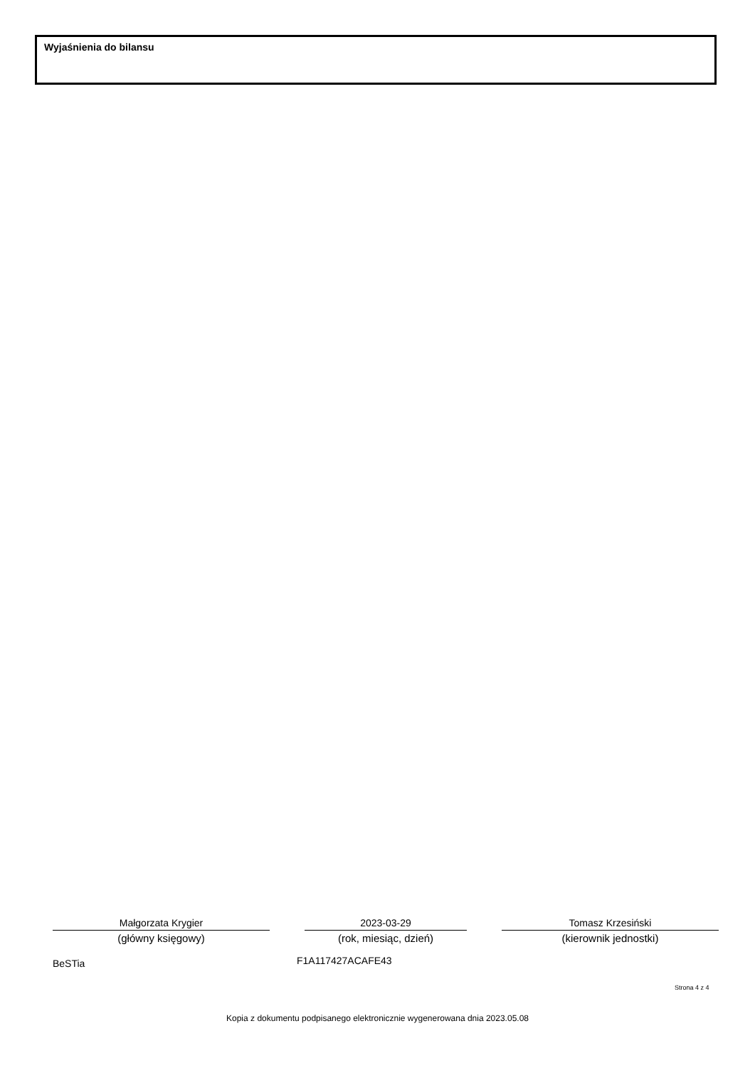Wyjaśnienia do bilansu
Małgorzata Krygier
(główny księgowy)
2023-03-29
(rok, miesiąc, dzień)
Tomasz Krzesiński
(kierownik jednostki)
BeSTia F1A117427ACAFE43
Strona 4 z 4
Kopia z dokumentu podpisanego elektronicznie wygenerowana dnia 2023.05.08